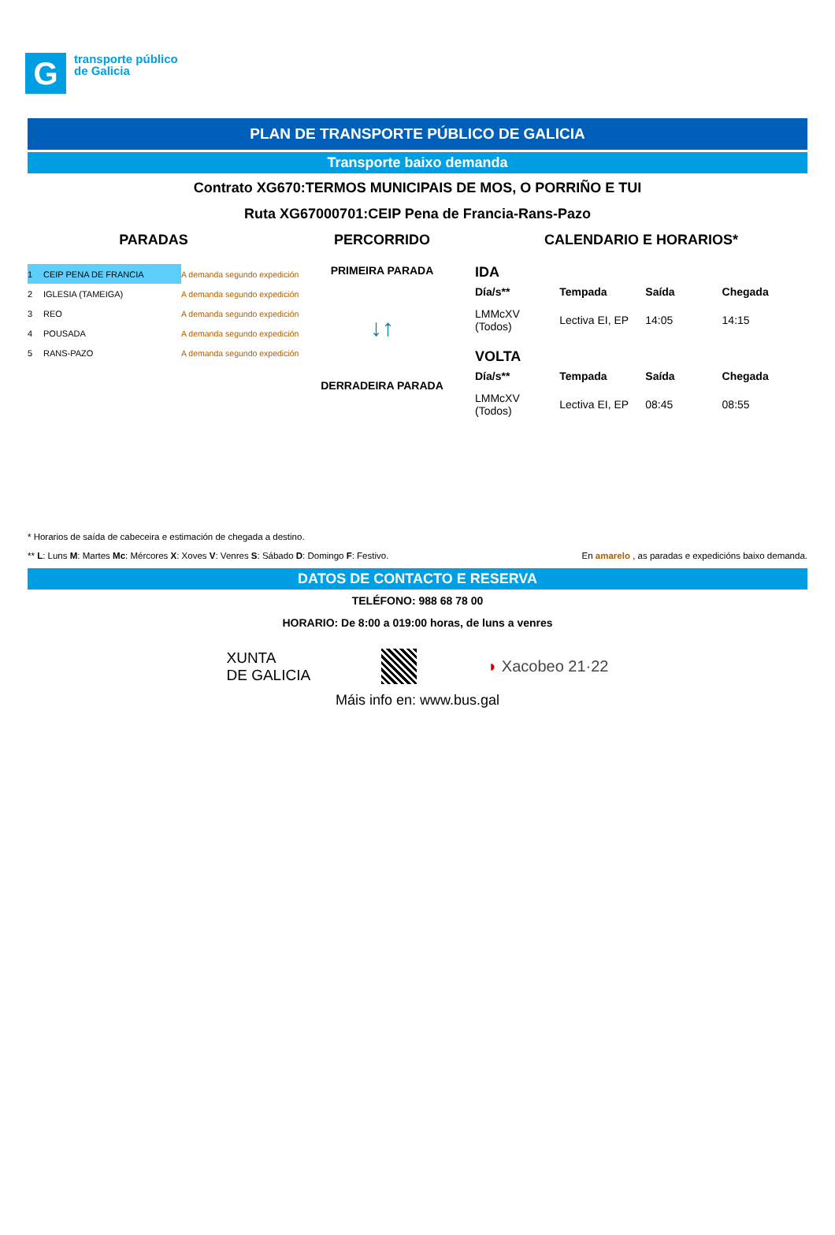G
transporte público
de Galicia
PLAN DE TRANSPORTE PÚBLICO DE GALICIA
Transporte baixo demanda
Contrato XG670:TERMOS MUNICIPAIS DE MOS, O PORRIÑO E TUI
Ruta XG67000701:CEIP Pena de Francia-Rans-Pazo
PARADAS
| 1 | CEIP PENA DE FRANCIA | A demanda segundo expedición |
| 2 | IGLESIA (TAMEIGA) | A demanda segundo expedición |
| 3 | REO | A demanda segundo expedición |
| 4 | POUSADA | A demanda segundo expedición |
| 5 | RANS-PAZO | A demanda segundo expedición |
PERCORRIDO
PRIMEIRA PARADA
↓↑
DERRADEIRA PARADA
CALENDARIO E HORARIOS*
IDA
| Día/s** | Tempada | Saída | Chegada |
| --- | --- | --- | --- |
| LMMcXV (Todos) | Lectiva EI, EP | 14:05 | 14:15 |
VOLTA
| Día/s** | Tempada | Saída | Chegada |
| --- | --- | --- | --- |
| LMMcXV (Todos) | Lectiva EI, EP | 08:45 | 08:55 |
* Horarios de saída de cabeceira e estimación de chegada a destino.
** L: Luns M: Martes Mc: Mércores X: Xoves V: Venres S: Sábado D: Domingo F: Festivo. En amarelo , as paradas e expedicións baixo demanda.
DATOS DE CONTACTO E RESERVA
TELÉFONO: 988 68 78 00
HORARIO: De 8:00 a 019:00 horas, de luns a venres
XUNTA
DE GALICIA
◗ Xacobeo 21·22
Máis info en: www.bus.gal